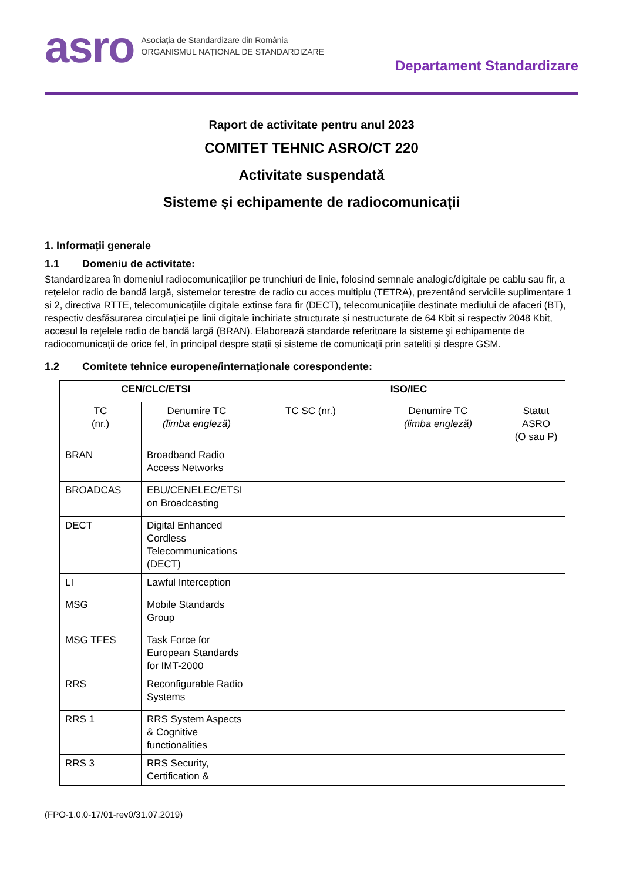asro
Asociația de Standardizare din România
ORGANISMUL NAȚIONAL DE STANDARDIZARE
Departament Standardizare
Raport de activitate pentru anul 2023
COMITET TEHNIC ASRO/CT 220
Activitate suspendată
Sisteme și echipamente de radiocomunicații
1. Informații generale
1.1 Domeniu de activitate:
Standardizarea în domeniul radiocomunicațiilor pe trunchiuri de linie, folosind semnale analogic/digitale pe cablu sau fir, a rețelelor radio de bandă largă, sistemelor terestre de radio cu acces multiplu (TETRA), prezentând serviciile suplimentare 1 si 2, directiva RTTE, telecomunicațiile digitale extinse fara fir (DECT), telecomunicațiile destinate mediului de afaceri (BT), respectiv desfăsurarea circulației pe linii digitale închiriate structurate și nestructurate de 64 Kbit si respectiv 2048 Kbit, accesul la rețelele radio de bandă largă (BRAN). Elaborează standarde referitoare la sisteme şi echipamente de radiocomunicații de orice fel, în principal despre stații și sisteme de comunicații prin sateliti și despre GSM.
1.2 Comitete tehnice europene/internaționale corespondente:
| CEN/CLC/ETSI | | ISO/IEC | | |
| --- | --- | --- | --- | --- |
| TC (nr.) | Denumire TC (limba engleză) | TC SC (nr.) | Denumire TC (limba engleză) | Statut ASRO (O sau P) |
| BRAN | Broadband Radio Access Networks | | | |
| BROADCAS | EBU/CENELEC/ETSI on Broadcasting | | | |
| DECT | Digital Enhanced Cordless Telecommunications (DECT) | | | |
| LI | Lawful Interception | | | |
| MSG | Mobile Standards Group | | | |
| MSG TFES | Task Force for European Standards for IMT-2000 | | | |
| RRS | Reconfigurable Radio Systems | | | |
| RRS 1 | RRS System Aspects & Cognitive functionalities | | | |
| RRS 3 | RRS Security, Certification & | | | |
(FPO-1.0.0-17/01-rev0/31.07.2019)